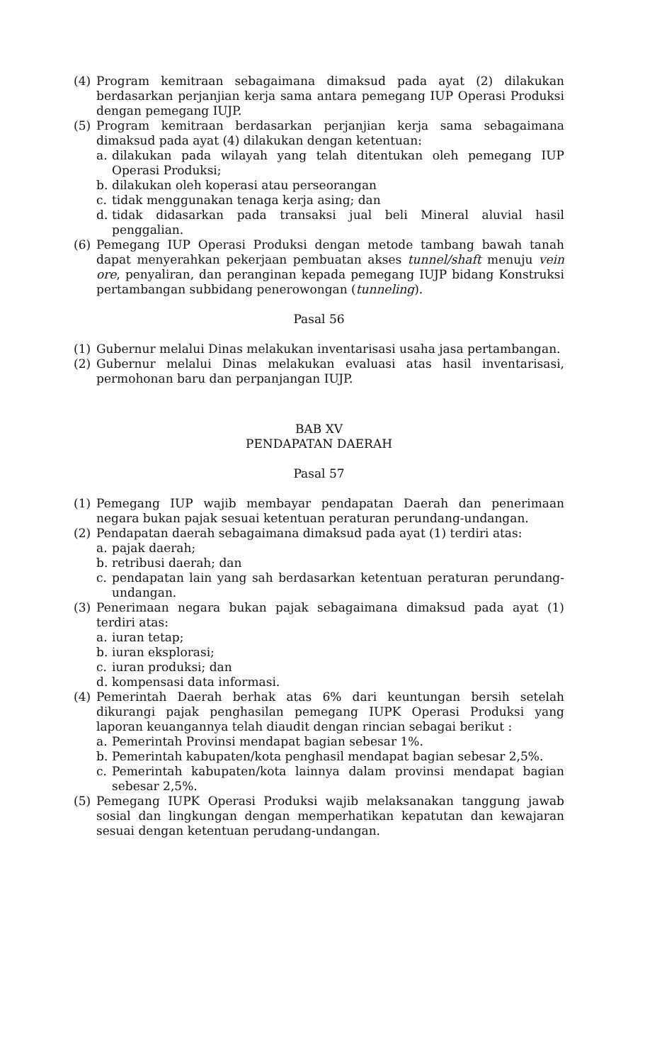(4) Program kemitraan sebagaimana dimaksud pada ayat (2) dilakukan berdasarkan perjanjian kerja sama antara pemegang IUP Operasi Produksi dengan pemegang IUJP.
(5) Program kemitraan berdasarkan perjanjian kerja sama sebagaimana dimaksud pada ayat (4) dilakukan dengan ketentuan:
a. dilakukan pada wilayah yang telah ditentukan oleh pemegang IUP Operasi Produksi;
b. dilakukan oleh koperasi atau perseorangan
c. tidak menggunakan tenaga kerja asing; dan
d. tidak didasarkan pada transaksi jual beli Mineral aluvial hasil penggalian.
(6) Pemegang IUP Operasi Produksi dengan metode tambang bawah tanah dapat menyerahkan pekerjaan pembuatan akses tunnel/shaft menuju vein ore, penyaliran, dan peranginan kepada pemegang IUJP bidang Konstruksi pertambangan subbidang penerowongan (tunneling).
Pasal 56
(1) Gubernur melalui Dinas melakukan inventarisasi usaha jasa pertambangan.
(2) Gubernur melalui Dinas melakukan evaluasi atas hasil inventarisasi, permohonan baru dan perpanjangan IUJP.
BAB XV
PENDAPATAN DAERAH
Pasal 57
(1) Pemegang IUP wajib membayar pendapatan Daerah dan penerimaan negara bukan pajak sesuai ketentuan peraturan perundang-undangan.
(2) Pendapatan daerah sebagaimana dimaksud pada ayat (1) terdiri atas:
a. pajak daerah;
b. retribusi daerah; dan
c. pendapatan lain yang sah berdasarkan ketentuan peraturan perundang-undangan.
(3) Penerimaan negara bukan pajak sebagaimana dimaksud pada ayat (1) terdiri atas:
a. iuran tetap;
b. iuran eksplorasi;
c. iuran produksi; dan
d. kompensasi data informasi.
(4) Pemerintah Daerah berhak atas 6% dari keuntungan bersih setelah dikurangi pajak penghasilan pemegang IUPK Operasi Produksi yang laporan keuangannya telah diaudit dengan rincian sebagai berikut :
a. Pemerintah Provinsi mendapat bagian sebesar 1%.
b. Pemerintah kabupaten/kota penghasil mendapat bagian sebesar 2,5%.
c. Pemerintah kabupaten/kota lainnya dalam provinsi mendapat bagian sebesar 2,5%.
(5) Pemegang IUPK Operasi Produksi wajib melaksanakan tanggung jawab sosial dan lingkungan dengan memperhatikan kepatutan dan kewajaran sesuai dengan ketentuan perudang-undangan.